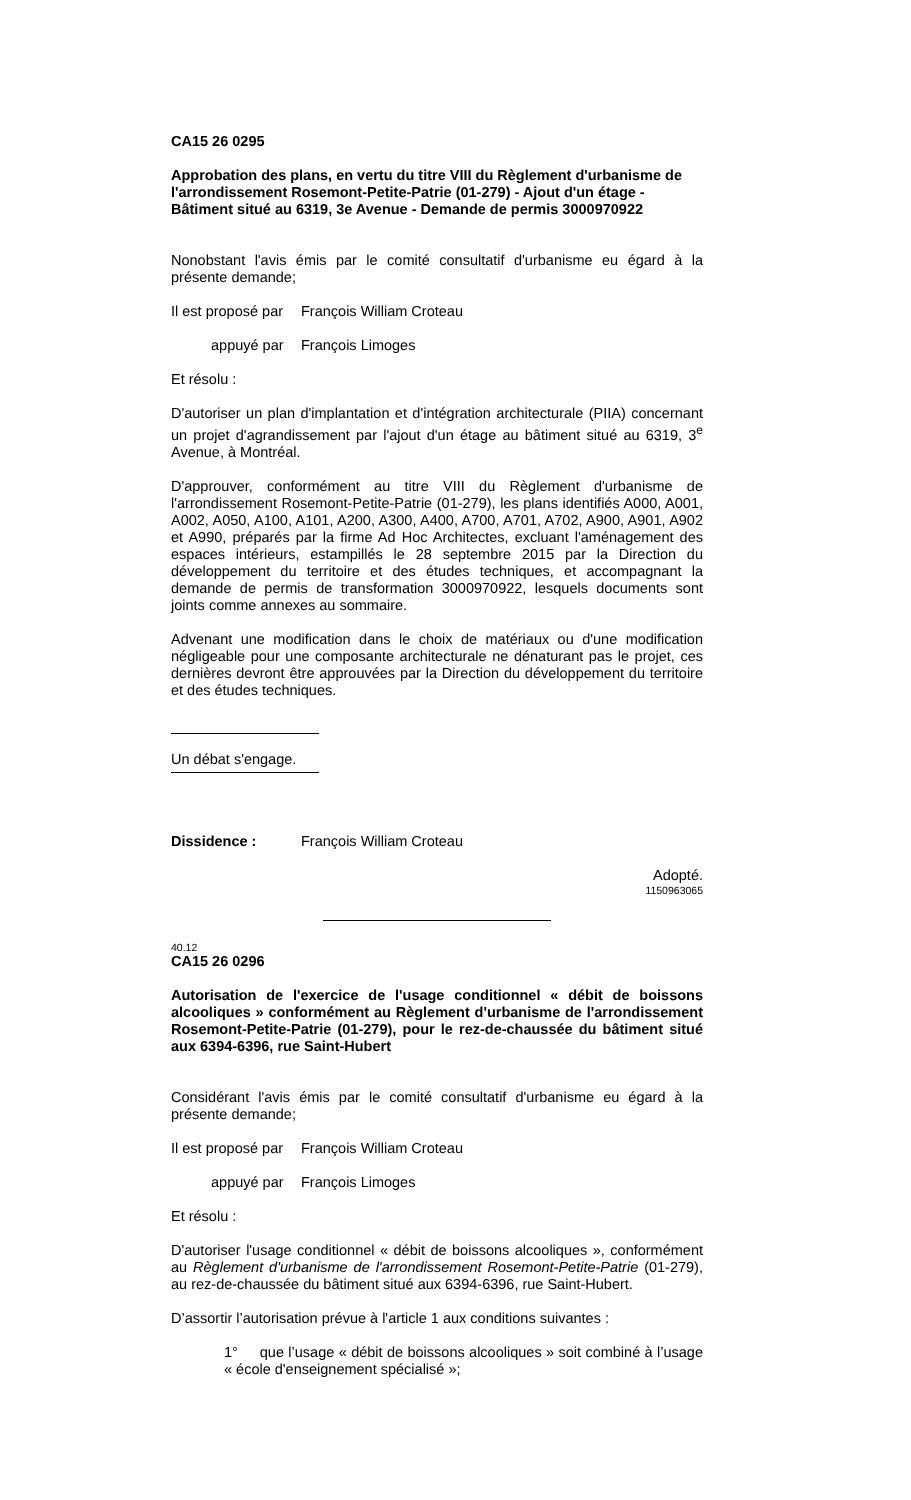CA15 26 0295
Approbation des plans, en vertu du titre VIII du Règlement d'urbanisme de l'arrondissement Rosemont-Petite-Patrie (01-279) - Ajout d'un étage - Bâtiment situé au 6319, 3e Avenue - Demande de permis 3000970922
Nonobstant l'avis émis par le comité consultatif d'urbanisme eu égard à la présente demande;
Il est proposé par François William Croteau
appuyé par François Limoges
Et résolu :
D'autoriser un plan d'implantation et d'intégration architecturale (PIIA) concernant un projet d'agrandissement par l'ajout d'un étage au bâtiment situé au 6319, 3<sup>e</sup> Avenue, à Montréal.
D'approuver, conformément au titre VIII du Règlement d'urbanisme de l'arrondissement Rosemont-Petite-Patrie (01-279), les plans identifiés A000, A001, A002, A050, A100, A101, A200, A300, A400, A700, A701, A702, A900, A901, A902 et A990, préparés par la firme Ad Hoc Architectes, excluant l'aménagement des espaces intérieurs, estampillés le 28 septembre 2015 par la Direction du développement du territoire et des études techniques, et accompagnant la demande de permis de transformation 3000970922, lesquels documents sont joints comme annexes au sommaire.
Advenant une modification dans le choix de matériaux ou d'une modification négligeable pour une composante architecturale ne dénaturant pas le projet, ces dernières devront être approuvées par la Direction du développement du territoire et des études techniques.
Un débat s'engage.
Dissidence : François William Croteau
Adopté.
1150963065
40.12
CA15 26 0296
Autorisation de l'exercice de l'usage conditionnel « débit de boissons alcooliques » conformément au Règlement d'urbanisme de l'arrondissement Rosemont-Petite-Patrie (01-279), pour le rez-de-chaussée du bâtiment situé aux 6394-6396, rue Saint-Hubert
Considérant l'avis émis par le comité consultatif d'urbanisme eu égard à la présente demande;
Il est proposé par François William Croteau
appuyé par François Limoges
Et résolu :
D'autoriser l'usage conditionnel « débit de boissons alcooliques », conformément au Règlement d'urbanisme de l'arrondissement Rosemont-Petite-Patrie (01-279), au rez-de-chaussée du bâtiment situé aux 6394-6396, rue Saint-Hubert.
D’assortir l’autorisation prévue à l'article 1 aux conditions suivantes :
1° que l’usage « débit de boissons alcooliques » soit combiné à l’usage « école d'enseignement spécialisé »;